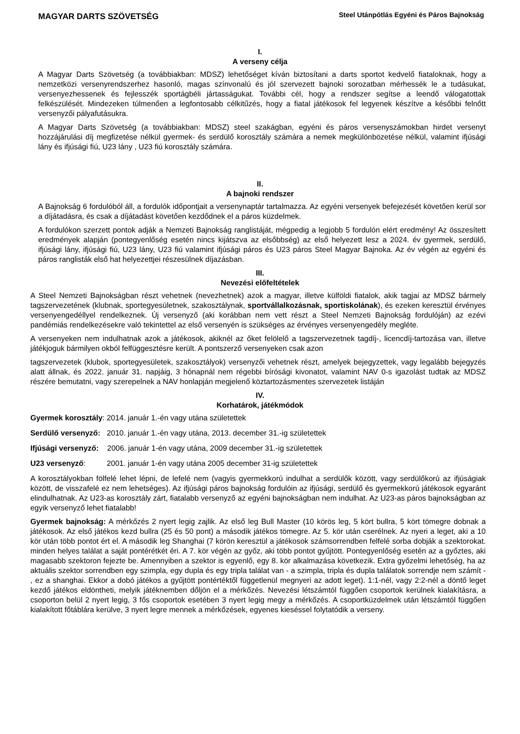MAGYAR DARTS SZÖVETSÉG
Steel Utánpótlás Egyéni és Páros Bajnokság
I.
A verseny célja
A Magyar Darts Szövetség (a továbbiakban: MDSZ) lehetőséget kíván biztosítani a darts sportot kedvelő fiataloknak, hogy a nemzetközi versenyrendszerhez hasonló, magas színvonalú és jól szervezett bajnoki sorozatban mérhessék le a tudásukat, versenyezhessenek és fejlesszék sportágbéli jártasságukat. További cél, hogy a rendszer segítse a leendő válogatottak felkészülését. Mindezeken túlmenően a legfontosabb célkitűzés, hogy a fiatal játékosok fel legyenek készítve a későbbi felnőtt versenyzői pályafutásukra.
A Magyar Darts Szövetség (a továbbiakban: MDSZ) steel szakágban, egyéni és páros versenyszámokban hirdet versenyt hozzájárulási díj megfizetése nélkül gyermek- és serdülő korosztály számára a nemek megkülönbözetése nélkül, valamint ifjúsági lány és ifjúsági fiú, U23 lány , U23 fiú korosztály számára.
II.
A bajnoki rendszer
A Bajnokság 6 fordulóból áll, a fordulók időpontjait a versenynaptár tartalmazza. Az egyéni versenyek befejezését követően kerül sor a díjátadásra, és csak a díjátadást követően kezdődnek el a páros küzdelmek.
A fordulókon szerzett pontok adják a Nemzeti Bajnokság ranglistáját, mégpedig a legjobb 5 fordulón elért eredmény! Az összesített eredmények alapján (pontegyenlőség esetén nincs kijátszva az elsőbbség) az első helyezett lesz a 2024. év gyermek, serdülő, ifjúsági lány, ifjúsági fiú, U23 lány, U23 fiú valamint ifjúsági páros és U23 páros Steel Magyar Bajnoka. Az év végén az egyéni és páros ranglisták első hat helyezettjei részesülnek díjazásban.
III.
Nevezési előfeltételek
A Steel Nemzeti Bajnokságban részt vehetnek (nevezhetnek) azok a magyar, illetve külföldi fiatalok, akik tagjai az MDSZ bármely tagszervezetének (klubnak, sportegyesületnek, szakosztálynak, sportvállalkozásnak, sportiskolának), és ezeken keresztül érvényes versenyengedéllyel rendelkeznek. Új versenyző (aki korábban nem vett részt a Steel Nemzeti Bajnokság fordulóján) az ezévi pandémiás rendelkezésekre való tekintettel az első versenyén is szükséges az érvényes versenyengedély megléte.
A versenyeken nem indulhatnak azok a játékosok, akiknél az őket felölelő a tagszervezetnek tagdíj-, licencdíj-tartozása van, illetve játékjoguk bármilyen okból felfüggesztésre került. A pontszerző versenyeken csak azon
tagszervezetek (klubok, sportegyesületek, szakosztályok) versenyzői vehetnek részt, amelyek bejegyzettek, vagy legalább bejegyzés alatt állnak, és 2022. január 31. napjáig, 3 hónapnál nem régebbi bírósági kivonatot, valamint NAV 0-s igazolást tudtak az MDSZ részére bemutatni, vagy szerepelnek a NAV honlapján megjelenő köztartozásmentes szervezetek listáján
IV.
Korhatárok, játékmódok
Gyermek korosztály: 2014. január 1.-én vagy utána születettek
Serdülő versenyző: 2010. január 1.-én vagy utána, 2013. december 31.-ig születettek
Ifjúsági versenyző: 2006. január 1-én vagy utána, 2009 december 31.-ig születettek
U23 versenyző: 2001. január 1-én vagy utána 2005 december 31-ig születettek
A korosztályokban fölfelé lehet lépni, de lefelé nem (vagyis gyermekkorú indulhat a serdülők között, vagy serdülőkorú az ifjúságiak között, de visszafelé ez nem lehetséges). Az ifjúsági páros bajnokság fordulóin az ifjúsági, serdülő és gyermekkorú játékosok egyaránt elindulhatnak. Az U23-as korosztály zárt, fiatalabb versenyző az egyéni bajnokságban nem indulhat. Az U23-as páros bajnokságban az egyik versenyző lehet fiatalabb!
Gyermek bajnokság: A mérkőzés 2 nyert legig zajlik. Az első leg Bull Master (10 körös leg, 5 kört bullra, 5 kört tömegre dobnak a játékosok. Az első játékos kezd bullra (25 és 50 pont) a második játékos tömegre. Az 5. kör után cserélnek. Az nyeri a leget, aki a 10 kör után több pontot ért el. A második leg Shanghai (7 körön keresztül a játékosok számsorrendben felfelé sorba dobják a szektorokat. minden helyes találat a saját pontérétkét éri. A 7. kör végén az győz, aki több pontot gyűjtött. Pontegyenlőség esetén az a győztes, aki magasabb szektoron fejezte be. Amennyiben a szektor is egyenlő, egy 8. kör alkalmazása következik. Extra győzelmi lehetőség, ha az aktuális szektor sorrendben egy szimpla, egy dupla és egy tripla találat van - a szimpla, tripla és dupla találatok sorrendje nem számít - , ez a shanghai. Ekkor a dobó játékos a gyűjtött pontértéktől függetlenül megnyeri az adott leget). 1:1-nél, vagy 2:2-nél a döntő leget kezdő játékos eldöntheti, melyik játéknemben dőljön el a mérkőzés. Nevezési létszámtól függően csoportok kerülnek kialakításra, a csoporton belül 2 nyert legig, 3 fős csoportok esetében 3 nyert legig megy a mérkőzés. A csoportküzdelmek után létszámtól függően kialakított főtáblára kerülve, 3 nyert legre mennek a mérkőzések, egyenes kieséssel folytatódik a verseny.